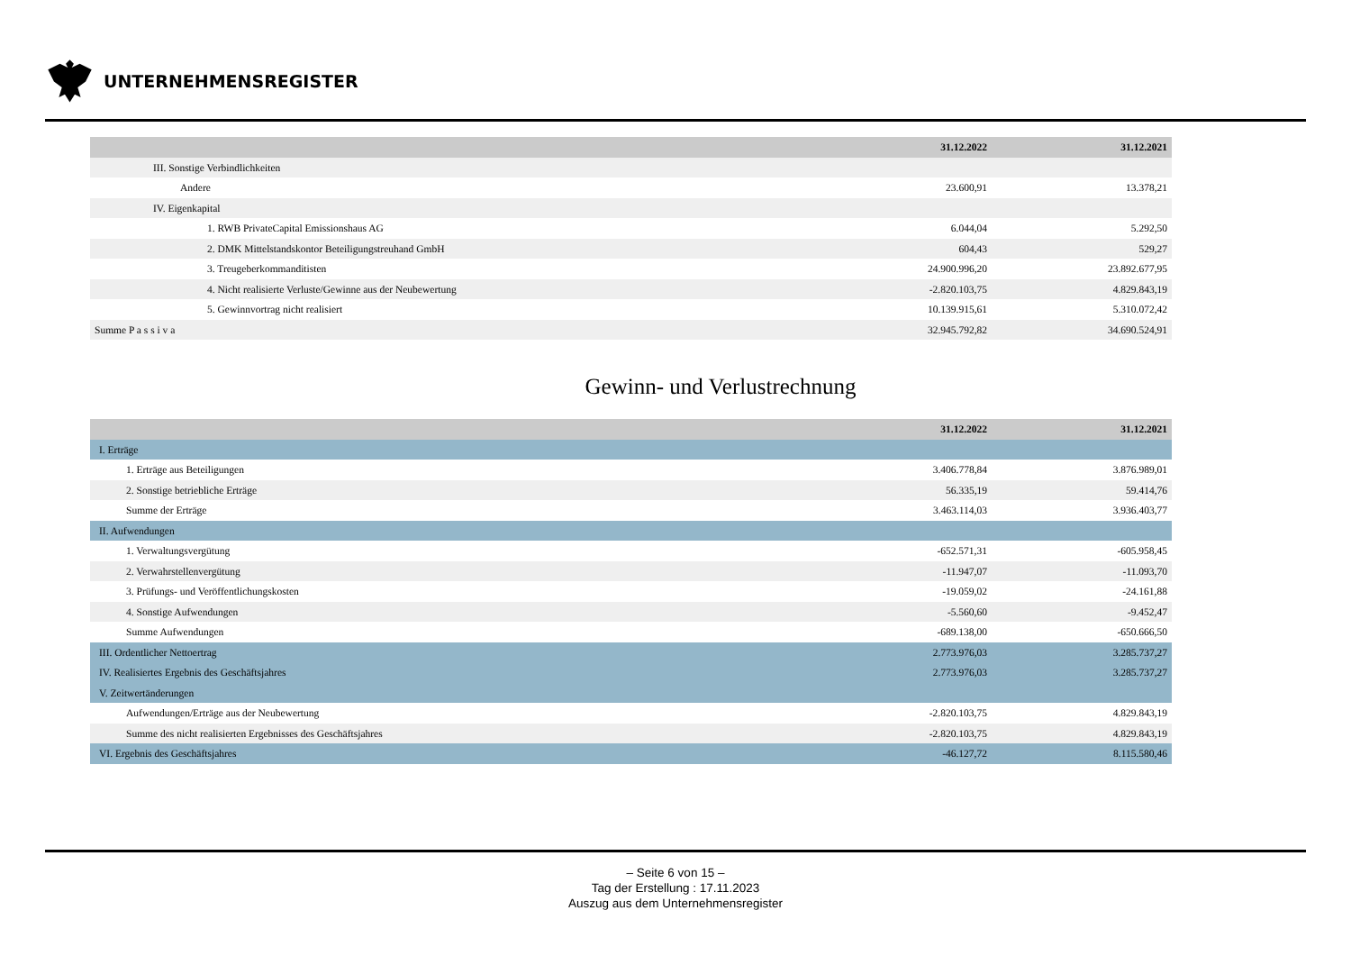UNTERNEHMENSREGISTER
| | 31.12.2022 | 31.12.2021 |
| --- | --- | --- |
| III. Sonstige Verbindlichkeiten | | |
| Andere | 23.600,91 | 13.378,21 |
| IV. Eigenkapital | | |
| 1. RWB PrivateCapital Emissionshaus AG | 6.044,04 | 5.292,50 |
| 2. DMK Mittelstandskontor Beteiligungstreuhand GmbH | 604,43 | 529,27 |
| 3. Treugeberkommanditisten | 24.900.996,20 | 23.892.677,95 |
| 4. Nicht realisierte Verluste/Gewinne aus der Neubewertung | -2.820.103,75 | 4.829.843,19 |
| 5. Gewinnvortrag nicht realisiert | 10.139.915,61 | 5.310.072,42 |
| Summe P a s s i v a | 32.945.792,82 | 34.690.524,91 |
Gewinn- und Verlustrechnung
| | 31.12.2022 | 31.12.2021 |
| --- | --- | --- |
| I. Erträge | | |
| 1. Erträge aus Beteiligungen | 3.406.778,84 | 3.876.989,01 |
| 2. Sonstige betriebliche Erträge | 56.335,19 | 59.414,76 |
| Summe der Erträge | 3.463.114,03 | 3.936.403,77 |
| II. Aufwendungen | | |
| 1. Verwaltungsvergütung | -652.571,31 | -605.958,45 |
| 2. Verwahrstellenvergütung | -11.947,07 | -11.093,70 |
| 3. Prüfungs- und Veröffentlichungskosten | -19.059,02 | -24.161,88 |
| 4. Sonstige Aufwendungen | -5.560,60 | -9.452,47 |
| Summe Aufwendungen | -689.138,00 | -650.666,50 |
| III. Ordentlicher Nettoertrag | 2.773.976,03 | 3.285.737,27 |
| IV. Realisiertes Ergebnis des Geschäftsjahres | 2.773.976,03 | 3.285.737,27 |
| V. Zeitwertänderungen | | |
| Aufwendungen/Erträge aus der Neubewertung | -2.820.103,75 | 4.829.843,19 |
| Summe des nicht realisierten Ergebnisses des Geschäftsjahres | -2.820.103,75 | 4.829.843,19 |
| VI. Ergebnis des Geschäftsjahres | -46.127,72 | 8.115.580,46 |
– Seite 6 von 15 –
Tag der Erstellung : 17.11.2023
Auszug aus dem Unternehmensregister